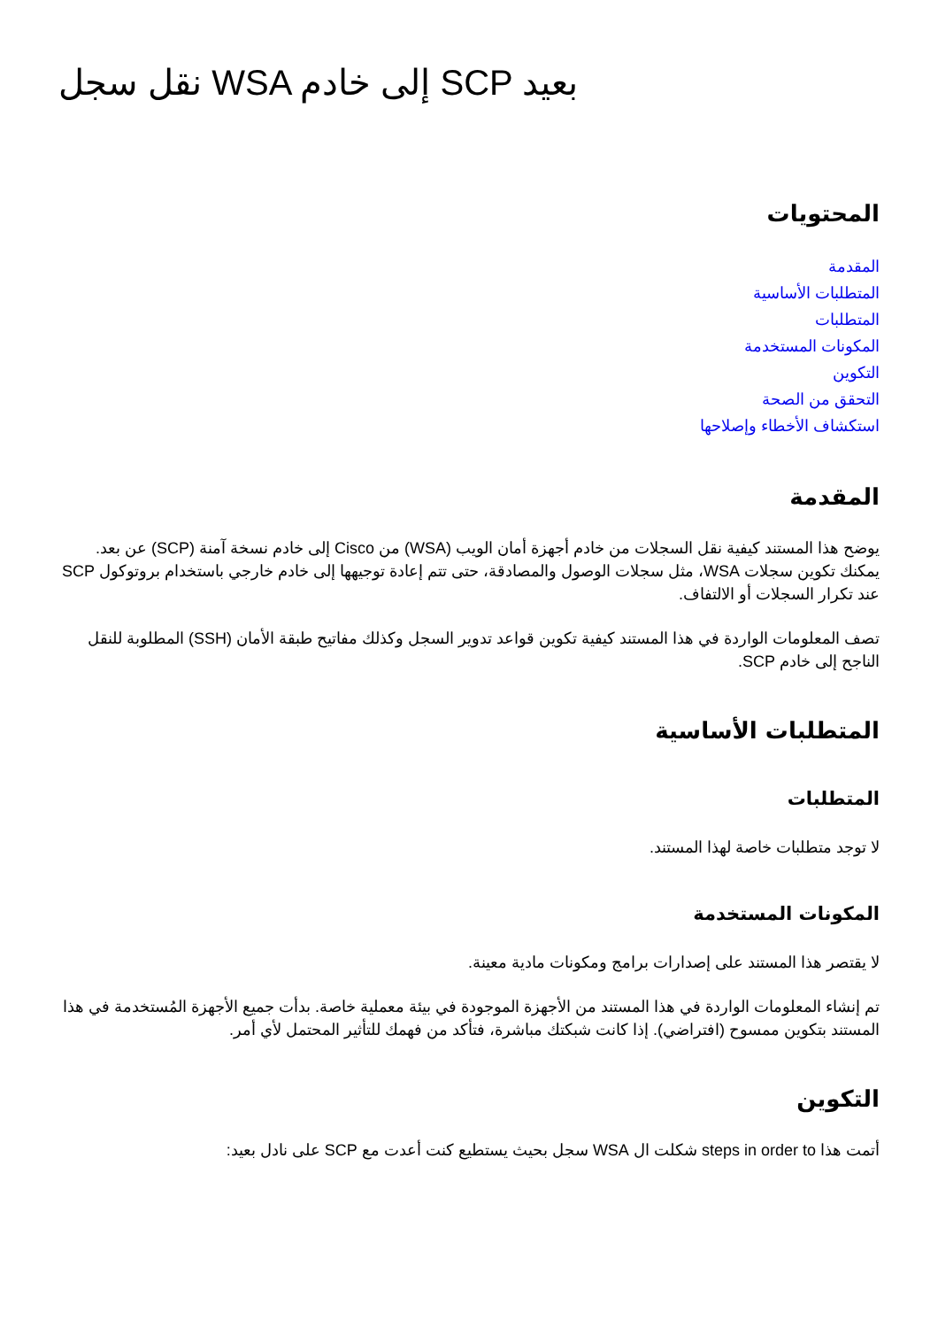نقل سجل WSA إلى خادم SCP بعيد
المحتويات
المقدمة
المتطلبات الأساسية
المتطلبات
المكونات المستخدمة
التكوين
التحقق من الصحة
استكشاف الأخطاء وإصلاحها
المقدمة
يوضح هذا المستند كيفية نقل السجلات من خادم أجهزة أمان الويب (WSA) من Cisco إلى خادم نسخة آمنة (SCP) عن بعد. يمكنك تكوين سجلات WSA، مثل سجلات الوصول والمصادقة، حتى تتم إعادة توجيهها إلى خادم خارجي باستخدام بروتوكول SCP عند تكرار السجلات أو الالتفاف.
تصف المعلومات الواردة في هذا المستند كيفية تكوين قواعد تدوير السجل وكذلك مفاتيح طبقة الأمان (SSH) المطلوبة للنقل الناجح إلى خادم SCP.
المتطلبات الأساسية
المتطلبات
لا توجد متطلبات خاصة لهذا المستند.
المكونات المستخدمة
لا يقتصر هذا المستند على إصدارات برامج ومكونات مادية معينة.
تم إنشاء المعلومات الواردة في هذا المستند من الأجهزة الموجودة في بيئة معملية خاصة. بدأت جميع الأجهزة المُستخدمة في هذا المستند بتكوين ممسوح (افتراضي). إذا كانت شبكتك مباشرة، فتأكد من فهمك للتأثير المحتمل لأي أمر.
التكوين
أتمت هذا steps in order to شكلت ال WSA سجل بحيث يستطيع كنت أعدت مع SCP على نادل بعيد: